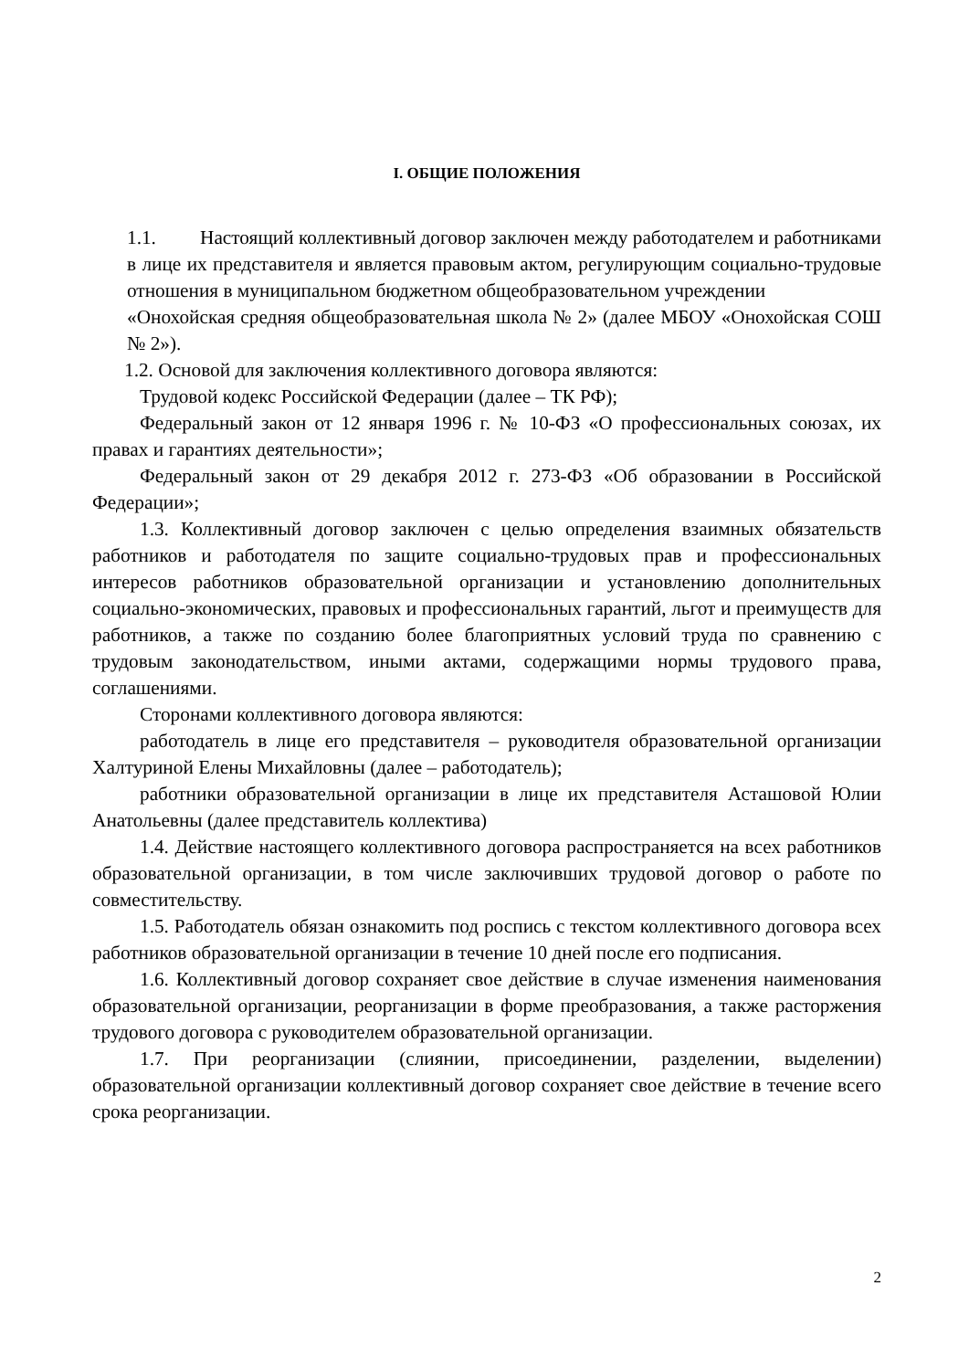I. ОБЩИЕ ПОЛОЖЕНИЯ
1.1. Настоящий коллективный договор заключен между работодателем и работниками в лице их представителя и является правовым актом, регулирующим социально-трудовые отношения в муниципальном бюджетном общеобразовательном учреждении
«Онохойская средняя общеобразовательная школа № 2» (далее МБОУ «Онохойская СОШ № 2»).
1.2. Основой для заключения коллективного договора являются:
Трудовой кодекс Российской Федерации (далее – ТК РФ);
Федеральный закон от 12 января 1996 г. № 10-ФЗ «О профессиональных союзах, их правах и гарантиях деятельности»;
Федеральный закон от 29 декабря 2012 г. 273-ФЗ «Об образовании в Российской Федерации»;
1.3. Коллективный договор заключен с целью определения взаимных обязательств работников и работодателя по защите социально-трудовых прав и профессиональных интересов работников образовательной организации и установлению дополнительных социально-экономических, правовых и профессиональных гарантий, льгот и преимуществ для работников, а также по созданию более благоприятных условий труда по сравнению с трудовым законодательством, иными актами, содержащими нормы трудового права, соглашениями.
Сторонами коллективного договора являются:
работодатель в лице его представителя – руководителя образовательной организации Халтуриной Елены Михайловны (далее – работодатель);
работники образовательной организации в лице их представителя Асташовой Юлии Анатольевны (далее представитель коллектива)
1.4. Действие настоящего коллективного договора распространяется на всех работников образовательной организации, в том числе заключивших трудовой договор о работе по совместительству.
1.5. Работодатель обязан ознакомить под роспись с текстом коллективного договора всех работников образовательной организации в течение 10 дней после его подписания.
1.6. Коллективный договор сохраняет свое действие в случае изменения наименования образовательной организации, реорганизации в форме преобразования, а также расторжения трудового договора с руководителем образовательной организации.
1.7. При реорганизации (слиянии, присоединении, разделении, выделении) образовательной организации коллективный договор сохраняет свое действие в течение всего срока реорганизации.
2